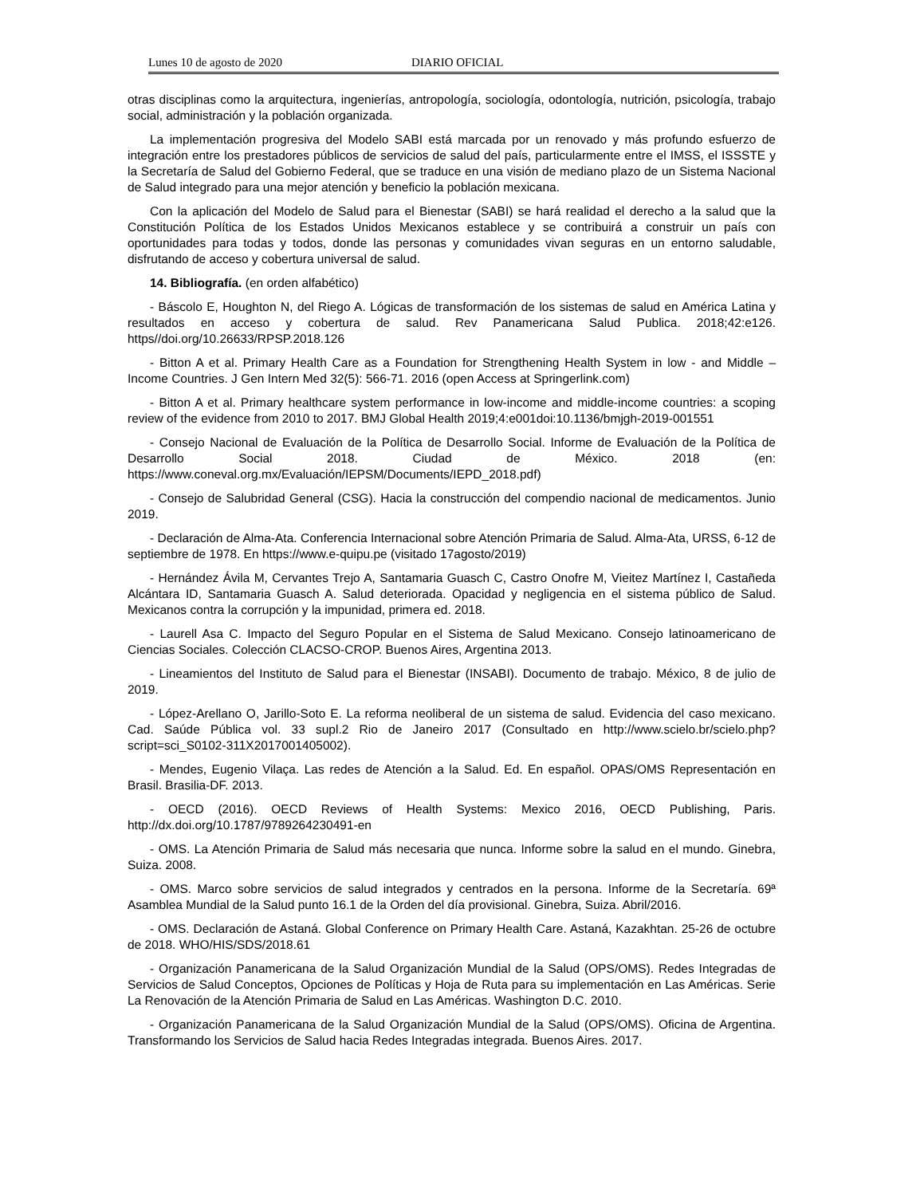Lunes 10 de agosto de 2020 DIARIO OFICIAL
otras disciplinas como la arquitectura, ingenierías, antropología, sociología, odontología, nutrición, psicología, trabajo social, administración y la población organizada.
La implementación progresiva del Modelo SABI está marcada por un renovado y más profundo esfuerzo de integración entre los prestadores públicos de servicios de salud del país, particularmente entre el IMSS, el ISSSTE y la Secretaría de Salud del Gobierno Federal, que se traduce en una visión de mediano plazo de un Sistema Nacional de Salud integrado para una mejor atención y beneficio la población mexicana.
Con la aplicación del Modelo de Salud para el Bienestar (SABI) se hará realidad el derecho a la salud que la Constitución Política de los Estados Unidos Mexicanos establece y se contribuirá a construir un país con oportunidades para todas y todos, donde las personas y comunidades vivan seguras en un entorno saludable, disfrutando de acceso y cobertura universal de salud.
14. Bibliografía. (en orden alfabético)
- Báscolo E, Houghton N, del Riego A. Lógicas de transformación de los sistemas de salud en América Latina y resultados en acceso y cobertura de salud. Rev Panamericana Salud Publica. 2018;42:e126. https//doi.org/10.26633/RPSP.2018.126
- Bitton A et al. Primary Health Care as a Foundation for Strengthening Health System in low - and Middle – Income Countries. J Gen Intern Med 32(5): 566-71. 2016 (open Access at Springerlink.com)
- Bitton A et al. Primary healthcare system performance in low-income and middle-income countries: a scoping review of the evidence from 2010 to 2017. BMJ Global Health 2019;4:e001doi:10.1136/bmjgh-2019-001551
- Consejo Nacional de Evaluación de la Política de Desarrollo Social. Informe de Evaluación de la Política de Desarrollo Social 2018. Ciudad de México. 2018 (en: https://www.coneval.org.mx/Evaluación/IEPSM/Documents/IEPD_2018.pdf)
- Consejo de Salubridad General (CSG). Hacia la construcción del compendio nacional de medicamentos. Junio 2019.
- Declaración de Alma-Ata. Conferencia Internacional sobre Atención Primaria de Salud. Alma-Ata, URSS, 6-12 de septiembre de 1978. En https://www.e-quipu.pe (visitado 17agosto/2019)
- Hernández Ávila M, Cervantes Trejo A, Santamaria Guasch C, Castro Onofre M, Vieitez Martínez I, Castañeda Alcántara ID, Santamaria Guasch A. Salud deteriorada. Opacidad y negligencia en el sistema público de Salud. Mexicanos contra la corrupción y la impunidad, primera ed. 2018.
- Laurell Asa C. Impacto del Seguro Popular en el Sistema de Salud Mexicano. Consejo latinoamericano de Ciencias Sociales. Colección CLACSO-CROP. Buenos Aires, Argentina 2013.
- Lineamientos del Instituto de Salud para el Bienestar (INSABI). Documento de trabajo. México, 8 de julio de 2019.
- López-Arellano O, Jarillo-Soto E. La reforma neoliberal de un sistema de salud. Evidencia del caso mexicano. Cad. Saúde Pública vol. 33 supl.2 Rio de Janeiro 2017 (Consultado en http://www.scielo.br/scielo.php?script=sci_S0102-311X2017001405002).
- Mendes, Eugenio Vilaça. Las redes de Atención a la Salud. Ed. En español. OPAS/OMS Representación en Brasil. Brasilia-DF. 2013.
- OECD (2016). OECD Reviews of Health Systems: Mexico 2016, OECD Publishing, Paris. http://dx.doi.org/10.1787/9789264230491-en
- OMS. La Atención Primaria de Salud más necesaria que nunca. Informe sobre la salud en el mundo. Ginebra, Suiza. 2008.
- OMS. Marco sobre servicios de salud integrados y centrados en la persona. Informe de la Secretaría. 69ª Asamblea Mundial de la Salud punto 16.1 de la Orden del día provisional. Ginebra, Suiza. Abril/2016.
- OMS. Declaración de Astaná. Global Conference on Primary Health Care. Astaná, Kazakhtan. 25-26 de octubre de 2018. WHO/HIS/SDS/2018.61
- Organización Panamericana de la Salud Organización Mundial de la Salud (OPS/OMS). Redes Integradas de Servicios de Salud Conceptos, Opciones de Políticas y Hoja de Ruta para su implementación en Las Américas. Serie La Renovación de la Atención Primaria de Salud en Las Américas. Washington D.C. 2010.
- Organización Panamericana de la Salud Organización Mundial de la Salud (OPS/OMS). Oficina de Argentina. Transformando los Servicios de Salud hacia Redes Integradas integrada. Buenos Aires. 2017.